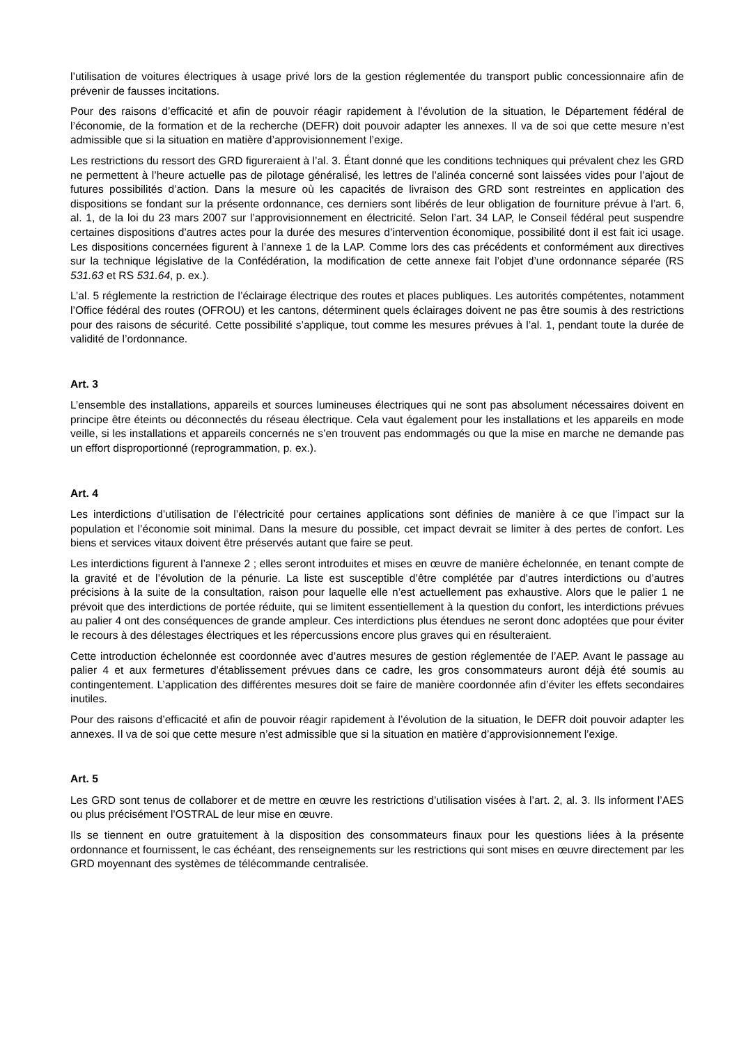l’utilisation de voitures électriques à usage privé lors de la gestion réglementée du transport public concessionnaire afin de prévenir de fausses incitations.
Pour des raisons d’efficacité et afin de pouvoir réagir rapidement à l’évolution de la situation, le Département fédéral de l’économie, de la formation et de la recherche (DEFR) doit pouvoir adapter les annexes. Il va de soi que cette mesure n’est admissible que si la situation en matière d’approvisionnement l’exige.
Les restrictions du ressort des GRD figureraient à l’al. 3. Étant donné que les conditions techniques qui prévalent chez les GRD ne permettent à l’heure actuelle pas de pilotage généralisé, les lettres de l’alinéa concerné sont laissées vides pour l’ajout de futures possibilités d’action. Dans la mesure où les capacités de livraison des GRD sont restreintes en application des dispositions se fondant sur la présente ordonnance, ces derniers sont libérés de leur obligation de fourniture prévue à l’art. 6, al. 1, de la loi du 23 mars 2007 sur l’approvisionnement en électricité. Selon l’art. 34 LAP, le Conseil fédéral peut suspendre certaines dispositions d’autres actes pour la durée des mesures d’intervention économique, possibilité dont il est fait ici usage. Les dispositions concernées figurent à l’annexe 1 de la LAP. Comme lors des cas précédents et conformément aux directives sur la technique législative de la Confédération, la modification de cette annexe fait l’objet d’une ordonnance séparée (RS 531.63 et RS 531.64, p. ex.).
L’al. 5 réglemente la restriction de l’éclairage électrique des routes et places publiques. Les autorités compétentes, notamment l’Office fédéral des routes (OFROU) et les cantons, déterminent quels éclairages doivent ne pas être soumis à des restrictions pour des raisons de sécurité. Cette possibilité s’applique, tout comme les mesures prévues à l’al. 1, pendant toute la durée de validité de l’ordonnance.
Art. 3
L’ensemble des installations, appareils et sources lumineuses électriques qui ne sont pas absolument nécessaires doivent en principe être éteints ou déconnectés du réseau électrique. Cela vaut également pour les installations et les appareils en mode veille, si les installations et appareils concernés ne s’en trouvent pas endommagés ou que la mise en marche ne demande pas un effort disproportionné (reprogrammation, p. ex.).
Art. 4
Les interdictions d’utilisation de l’électricité pour certaines applications sont définies de manière à ce que l’impact sur la population et l’économie soit minimal. Dans la mesure du possible, cet impact devrait se limiter à des pertes de confort. Les biens et services vitaux doivent être préservés autant que faire se peut.
Les interdictions figurent à l’annexe 2 ; elles seront introduites et mises en œuvre de manière échelonnée, en tenant compte de la gravité et de l’évolution de la pénurie. La liste est susceptible d’être complétée par d’autres interdictions ou d’autres précisions à la suite de la consultation, raison pour laquelle elle n’est actuellement pas exhaustive. Alors que le palier 1 ne prévoit que des interdictions de portée réduite, qui se limitent essentiellement à la question du confort, les interdictions prévues au palier 4 ont des conséquences de grande ampleur. Ces interdictions plus étendues ne seront donc adoptées que pour éviter le recours à des délestages électriques et les répercussions encore plus graves qui en résulteraient.
Cette introduction échelonnée est coordonnée avec d’autres mesures de gestion réglementée de l’AEP. Avant le passage au palier 4 et aux fermetures d’établissement prévues dans ce cadre, les gros consommateurs auront déjà été soumis au contingentement. L’application des différentes mesures doit se faire de manière coordonnée afin d’éviter les effets secondaires inutiles.
Pour des raisons d’efficacité et afin de pouvoir réagir rapidement à l’évolution de la situation, le DEFR doit pouvoir adapter les annexes. Il va de soi que cette mesure n’est admissible que si la situation en matière d’approvisionnement l’exige.
Art. 5
Les GRD sont tenus de collaborer et de mettre en œuvre les restrictions d’utilisation visées à l’art. 2, al. 3. Ils informent l’AES ou plus précisément l’OSTRAL de leur mise en œuvre.
Ils se tiennent en outre gratuitement à la disposition des consommateurs finaux pour les questions liées à la présente ordonnance et fournissent, le cas échéant, des renseignements sur les restrictions qui sont mises en œuvre directement par les GRD moyennant des systèmes de télécommande centralisée.